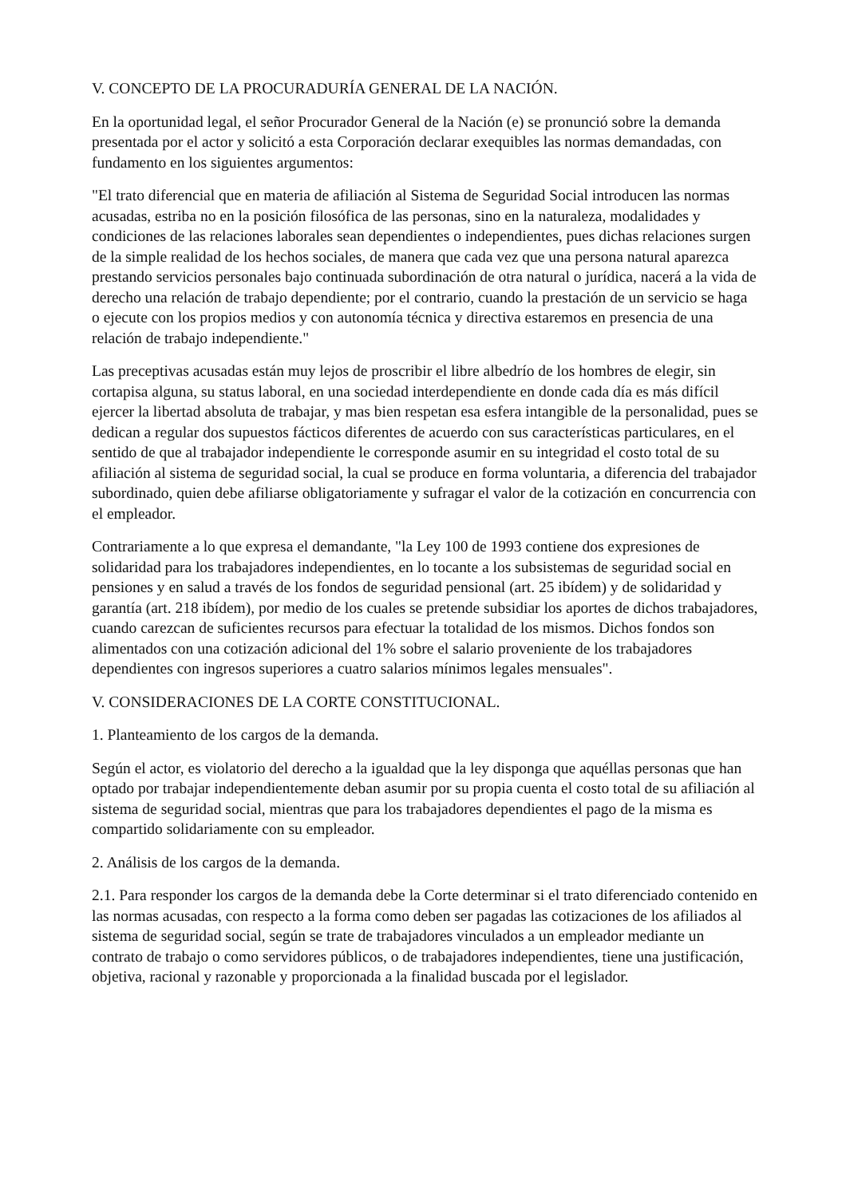V. CONCEPTO DE LA PROCURADURÍA GENERAL DE LA NACIÓN.
En la oportunidad legal, el señor Procurador General de la Nación (e) se pronunció sobre la demanda presentada por el actor y solicitó a esta Corporación declarar exequibles las normas demandadas, con fundamento en los siguientes argumentos:
"El trato diferencial que en materia de afiliación al Sistema de Seguridad Social introducen las normas acusadas, estriba no en la posición filosófica de las personas, sino en la naturaleza, modalidades y condiciones de las relaciones laborales sean dependientes o independientes, pues dichas relaciones surgen de la simple realidad de los hechos sociales, de manera que cada vez que una persona natural aparezca prestando servicios personales bajo continuada subordinación de otra natural o jurídica, nacerá a la vida de derecho una relación de trabajo dependiente; por el contrario, cuando la prestación de un servicio se haga o ejecute con los propios medios y con autonomía técnica y directiva estaremos en presencia de una relación de trabajo independiente."
Las preceptivas acusadas están muy lejos de proscribir el libre albedrío de los hombres de elegir, sin cortapisa alguna, su status laboral, en una sociedad interdependiente en donde cada día es más difícil ejercer la libertad absoluta de trabajar, y mas bien respetan esa esfera intangible de la personalidad, pues se dedican a regular dos supuestos fácticos diferentes de acuerdo con sus características particulares, en el sentido de que al trabajador independiente le corresponde asumir en su integridad el costo total de su afiliación al sistema de seguridad social, la cual se produce en forma voluntaria, a diferencia del trabajador subordinado, quien debe afiliarse obligatoriamente y sufragar el valor de la cotización en concurrencia con el empleador.
Contrariamente a lo que expresa el demandante, "la Ley 100 de 1993 contiene dos expresiones de solidaridad para los trabajadores independientes, en lo tocante a los subsistemas de seguridad social en pensiones y en salud a través de los fondos de seguridad pensional (art. 25 ibídem) y de solidaridad y garantía (art. 218 ibídem), por medio de los cuales se pretende subsidiar los aportes de dichos trabajadores, cuando carezcan de suficientes recursos para efectuar la totalidad de los mismos. Dichos fondos son alimentados con una cotización adicional del 1% sobre el salario proveniente de los trabajadores dependientes con ingresos superiores a cuatro salarios mínimos legales mensuales".
V. CONSIDERACIONES DE LA CORTE CONSTITUCIONAL.
1. Planteamiento de los cargos de la demanda.
Según el actor, es violatorio del derecho a la igualdad que la ley disponga que aquéllas personas que han optado por trabajar independientemente deban asumir por su propia cuenta el costo total de su afiliación al sistema de seguridad social, mientras que para los trabajadores dependientes el pago de la misma es compartido solidariamente con su empleador.
2. Análisis de los cargos de la demanda.
2.1. Para responder los cargos de la demanda debe la Corte determinar si el trato diferenciado contenido en las normas acusadas, con respecto a la forma como deben ser pagadas las cotizaciones de los afiliados al sistema de seguridad social, según se trate de trabajadores vinculados a un empleador mediante un contrato de trabajo o como servidores públicos, o de trabajadores independientes, tiene una justificación, objetiva, racional y razonable y proporcionada a la finalidad buscada por el legislador.